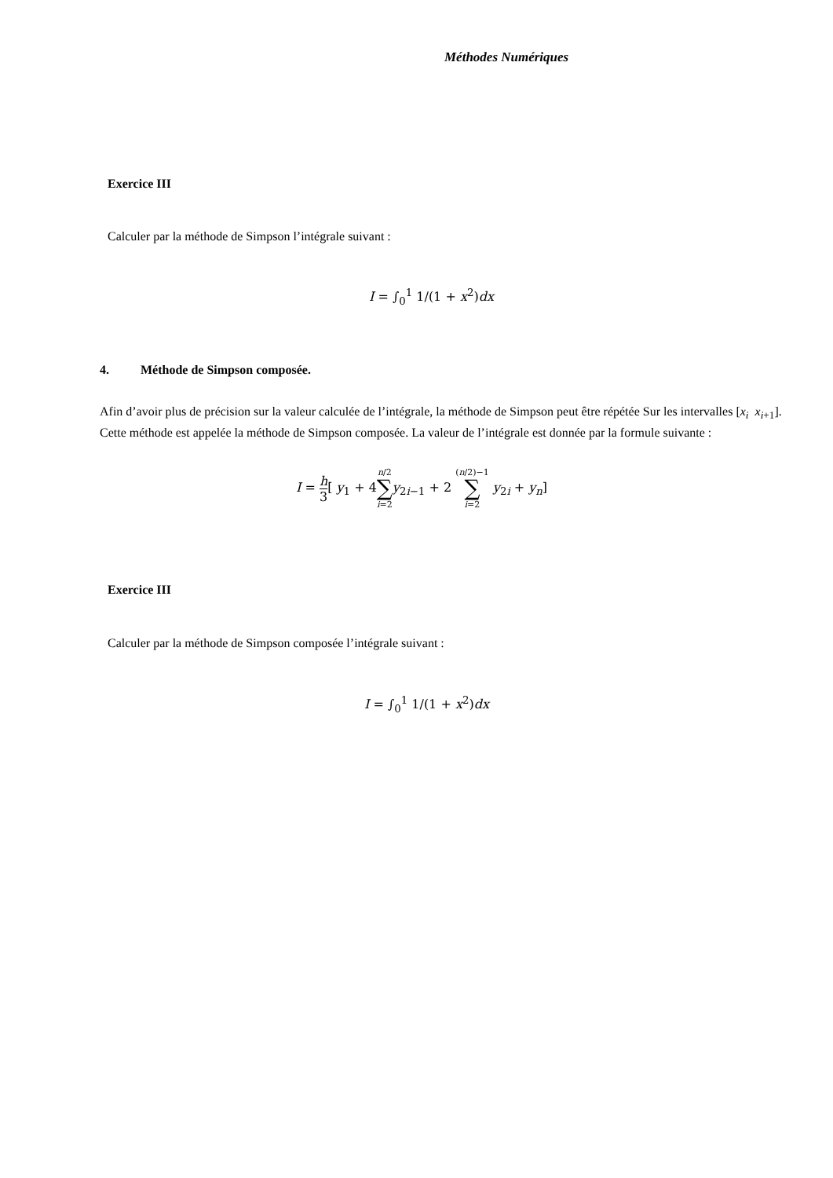Méthodes Numériques
Exercice III
Calculer par la méthode de Simpson l’intégrale suivant :
I = ∫<sub>0</sub><sup>1</sup> 1/(1 + x<sup>2</sup>)dx
4. Méthode de Simpson composée.
Afin d’avoir plus de précision sur la valeur calculée de l’intégrale, la méthode de Simpson peut être répétée Sur les intervalles [x<sub>i</sub> x<sub>i+1</sub>]. Cette méthode est appelée la méthode de Simpson composée. La valeur de l’intégrale est donnée par la formule suivante :
I = h 3[ y<sub>1</sub> + 4n/2 ∑ i=2 y<sub>2i−1</sub> + 2 (n/2)−1 ∑ i=2 y<sub>2i</sub> + y<sub>n</sub>]
Exercice III
Calculer par la méthode de Simpson composée l’intégrale suivant :
I = ∫<sub>0</sub><sup>1</sup> 1/(1 + x<sup>2</sup>)dx